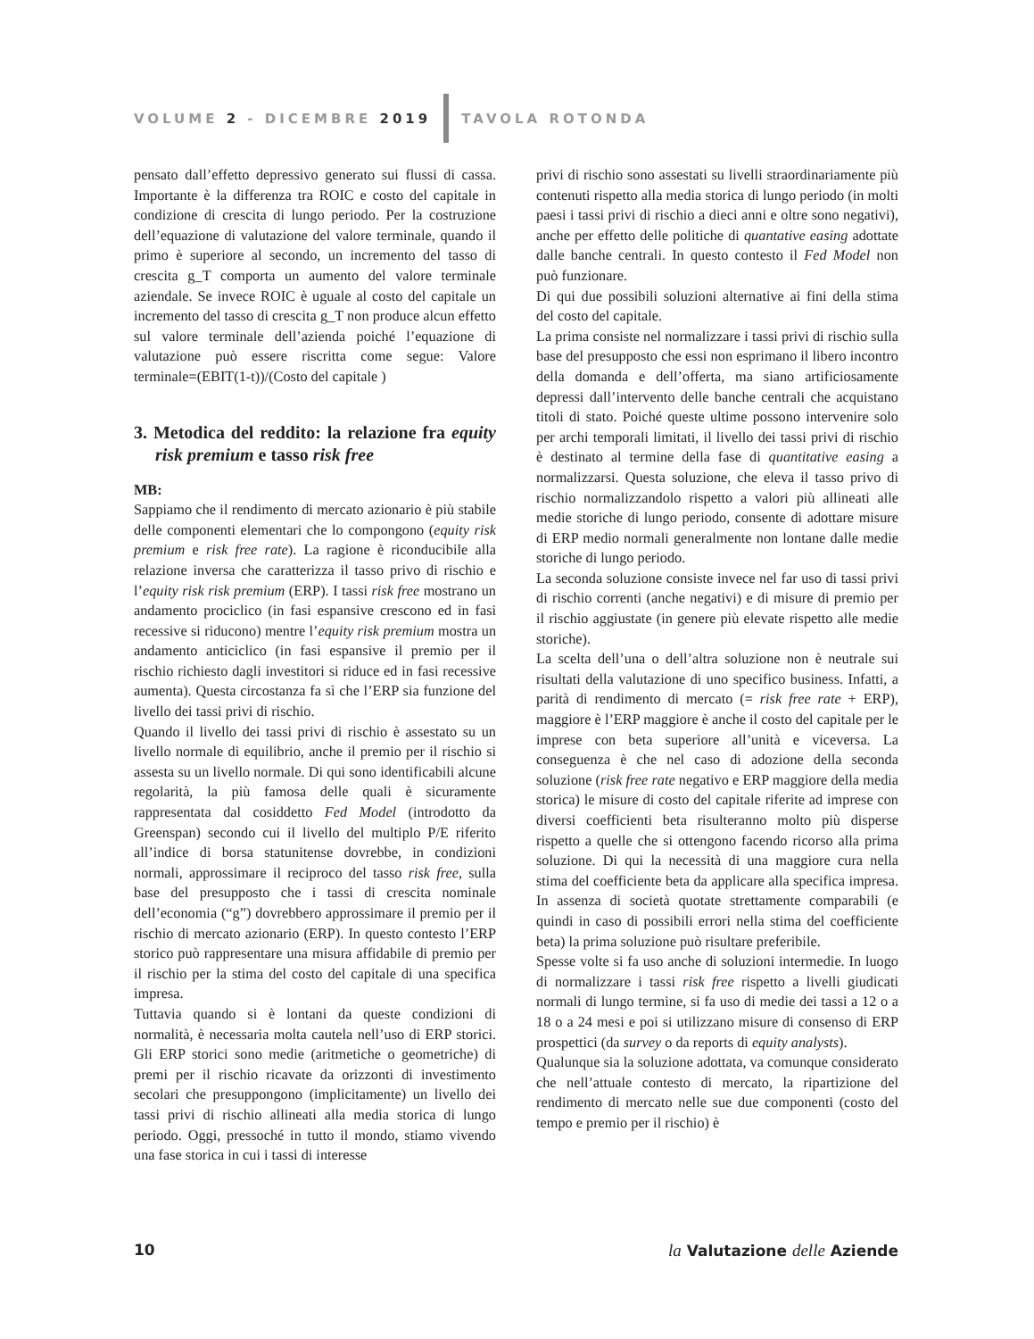VOLUME 2 - DICEMBRE 2019 TAVOLA ROTONDA
pensato dall’effetto depressivo generato sui flussi di cassa. Importante è la differenza tra ROIC e costo del capitale in condizione di crescita di lungo periodo. Per la costruzione dell’equazione di valutazione del valore terminale, quando il primo è superiore al secondo, un incremento del tasso di crescita g_T comporta un aumento del valore terminale aziendale. Se invece ROIC è uguale al costo del capitale un incremento del tasso di crescita g_T non produce alcun effetto sul valore terminale dell’azienda poiché l’equazione di valutazione può essere riscritta come segue: Valore terminale=(EBIT(1-t))/(Costo del capitale )
3. Metodica del reddito: la relazione fra equity risk premium e tasso risk free
MB:
Sappiamo che il rendimento di mercato azionario è più stabile delle componenti elementari che lo compongono (equity risk premium e risk free rate). La ragione è riconducibile alla relazione inversa che caratterizza il tasso privo di rischio e l’equity risk risk premium (ERP). I tassi risk free mostrano un andamento prociclico (in fasi espansive crescono ed in fasi recessive si riducono) mentre l’equity risk premium mostra un andamento anticiclico (in fasi espansive il premio per il rischio richiesto dagli investitori si riduce ed in fasi recessive aumenta). Questa circostanza fa sì che l’ERP sia funzione del livello dei tassi privi di rischio.
Quando il livello dei tassi privi di rischio è assestato su un livello normale di equilibrio, anche il premio per il rischio si assesta su un livello normale. Di qui sono identificabili alcune regolarità, la più famosa delle quali è sicuramente rappresentata dal cosiddetto Fed Model (introdotto da Greenspan) secondo cui il livello del multiplo P/E riferito all’indice di borsa statunitense dovrebbe, in condizioni normali, approssimare il reciproco del tasso risk free, sulla base del presupposto che i tassi di crescita nominale dell’economia (“g”) dovrebbero approssimare il premio per il rischio di mercato azionario (ERP). In questo contesto l’ERP storico può rappresentare una misura affidabile di premio per il rischio per la stima del costo del capitale di una specifica impresa.
Tuttavia quando si è lontani da queste condizioni di normalità, è necessaria molta cautela nell’uso di ERP storici. Gli ERP storici sono medie (aritmetiche o geometriche) di premi per il rischio ricavate da orizzonti di investimento secolari che presuppongono (implicitamente) un livello dei tassi privi di rischio allineati alla media storica di lungo periodo. Oggi, pressoché in tutto il mondo, stiamo vivendo una fase storica in cui i tassi di interesse
privi di rischio sono assestati su livelli straordinariamente più contenuti rispetto alla media storica di lungo periodo (in molti paesi i tassi privi di rischio a dieci anni e oltre sono negativi), anche per effetto delle politiche di quantative easing adottate dalle banche centrali. In questo contesto il Fed Model non può funzionare.
Di qui due possibili soluzioni alternative ai fini della stima del costo del capitale.
La prima consiste nel normalizzare i tassi privi di rischio sulla base del presupposto che essi non esprimano il libero incontro della domanda e dell’offerta, ma siano artificiosamente depressi dall’intervento delle banche centrali che acquistano titoli di stato. Poiché queste ultime possono intervenire solo per archi temporali limitati, il livello dei tassi privi di rischio è destinato al termine della fase di quantitative easing a normalizzarsi. Questa soluzione, che eleva il tasso privo di rischio normalizzandolo rispetto a valori più allineati alle medie storiche di lungo periodo, consente di adottare misure di ERP medio normali generalmente non lontane dalle medie storiche di lungo periodo.
La seconda soluzione consiste invece nel far uso di tassi privi di rischio correnti (anche negativi) e di misure di premio per il rischio aggiustate (in genere più elevate rispetto alle medie storiche).
La scelta dell’una o dell’altra soluzione non è neutrale sui risultati della valutazione di uno specifico business. Infatti, a parità di rendimento di mercato (= risk free rate + ERP), maggiore è l’ERP maggiore è anche il costo del capitale per le imprese con beta superiore all’unità e viceversa. La conseguenza è che nel caso di adozione della seconda soluzione (risk free rate negativo e ERP maggiore della media storica) le misure di costo del capitale riferite ad imprese con diversi coefficienti beta risulteranno molto più disperse rispetto a quelle che si ottengono facendo ricorso alla prima soluzione. Di qui la necessità di una maggiore cura nella stima del coefficiente beta da applicare alla specifica impresa. In assenza di società quotate strettamente comparabili (e quindi in caso di possibili errori nella stima del coefficiente beta) la prima soluzione può risultare preferibile.
Spesse volte si fa uso anche di soluzioni intermedie. In luogo di normalizzare i tassi risk free rispetto a livelli giudicati normali di lungo termine, si fa uso di medie dei tassi a 12 o a 18 o a 24 mesi e poi si utilizzano misure di consenso di ERP prospettici (da survey o da reports di equity analysts).
Qualunque sia la soluzione adottata, va comunque considerato che nell’attuale contesto di mercato, la ripartizione del rendimento di mercato nelle sue due componenti (costo del tempo e premio per il rischio) è
10 la Valutazione delle Aziende